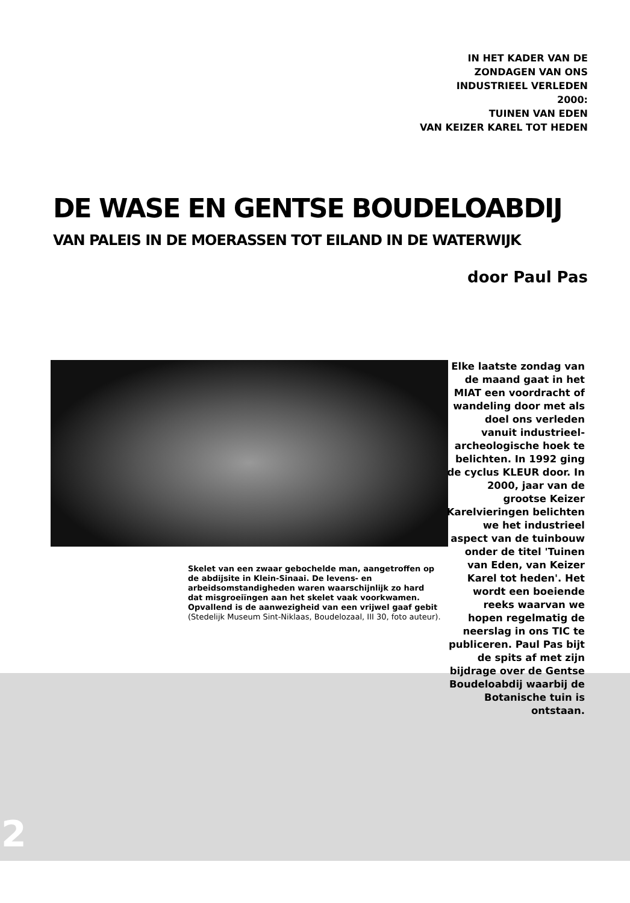IN HET KADER VAN DE
ZONDAGEN VAN ONS
INDUSTRIEEL VERLEDEN
2000:
TUINEN VAN EDEN
VAN KEIZER KAREL TOT HEDEN
DE WASE EN GENTSE BOUDELOABDIJ
VAN PALEIS IN DE MOERASSEN TOT EILAND IN DE WATERWIJK
door Paul Pas
Skelet van een zwaar gebochelde man, aangetroffen op de abdijsite in Klein-Sinaai. De levens- en arbeidsomstandigheden waren waarschijnlijk zo hard dat misgroeiïngen aan het skelet vaak voorkwamen. Opvallend is de aanwezigheid van een vrijwel gaaf gebit
(Stedelijk Museum Sint-Niklaas, Boudelozaal, III 30, foto auteur).
Elke laatste zondag van de maand gaat in het MIAT een voordracht of wandeling door met als doel ons verleden vanuit industrieel-archeologische hoek te belichten. In 1992 ging de cyclus KLEUR door. In 2000, jaar van de grootse Keizer Karelvieringen belichten we het industrieel aspect van de tuinbouw onder de titel 'Tuinen van Eden, van Keizer Karel tot heden'. Het wordt een boeiende reeks waarvan we hopen regelmatig de neerslag in ons TIC te publiceren. Paul Pas bijt de spits af met zijn bijdrage over de Gentse Boudeloabdij waarbij de Botanische tuin is ontstaan.
2